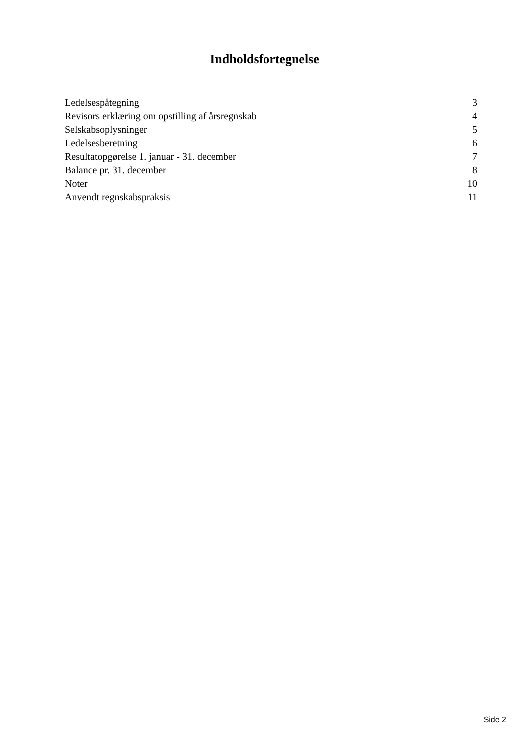Indholdsfortegnelse
| Ledelsespåtegning | 3 |
| Revisors erklæring om opstilling af årsregnskab | 4 |
| Selskabsoplysninger | 5 |
| Ledelsesberetning | 6 |
| Resultatopgørelse 1. januar - 31. december | 7 |
| Balance pr. 31. december | 8 |
| Noter | 10 |
| Anvendt regnskabspraksis | 11 |
Side 2